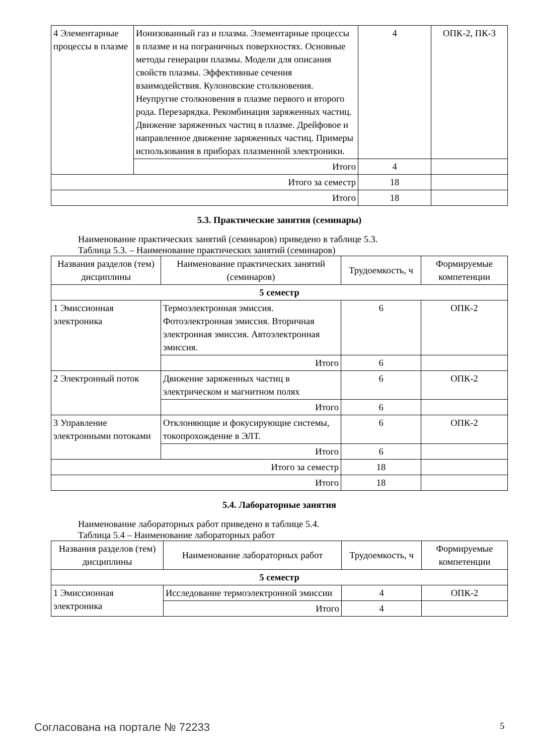| 4 Элементарные процессы в плазме | Ионизованный газ и плазма. Элементарные процессы в плазме и на пограничных поверхностях. Основные методы генерации плазмы. Модели для описания свойств плазмы. Эффективные сечения взаимодействия. Кулоновские столкновения. Неупругие столкновения в плазме первого и второго рода. Перезарядка. Рекомбинация заряженных частиц. Движение заряженных частиц в плазме. Дрейфовое и направленное движение заряженных частиц. Примеры использования в приборах плазменной электроники. | 4 | ОПК-2, ПК-3 |
| | Итого | 4 | |
| Итого за семестр | | 18 | |
| Итого | | 18 | |
5.3. Практические занятия (семинары)
Наименование практических занятий (семинаров) приведено в таблице 5.3.
Таблица 5.3. – Наименование практических занятий (семинаров)
| Названия разделов (тем) дисциплины | Наименование практических занятий (семинаров) | Трудоемкость, ч | Формируемые компетенции |
| --- | --- | --- | --- |
| 5 семестр | | | |
| 1 Эмиссионная электроника | Термоэлектронная эмиссия. Фотоэлектронная эмиссия. Вторичная электронная эмиссия. Автоэлектронная эмиссия. | 6 | ОПК-2 |
| | Итого | 6 | |
| 2 Электронный поток | Движение заряженных частиц в электрическом и магнитном полях | 6 | ОПК-2 |
| | Итого | 6 | |
| 3 Управление электронными потоками | Отклоняющие и фокусирующие системы, токопрохождение в ЭЛТ. | 6 | ОПК-2 |
| | Итого | 6 | |
| Итого за семестр | | 18 | |
| Итого | | 18 | |
5.4. Лабораторные занятия
Наименование лабораторных работ приведено в таблице 5.4.
Таблица 5.4 – Наименование лабораторных работ
| Названия разделов (тем) дисциплины | Наименование лабораторных работ | Трудоемкость, ч | Формируемые компетенции |
| --- | --- | --- | --- |
| 5 семестр | | | |
| 1 Эмиссионная электроника | Исследование термоэлектронной эмиссии | 4 | ОПК-2 |
| | Итого | 4 | |
Согласована на портале № 72233 5